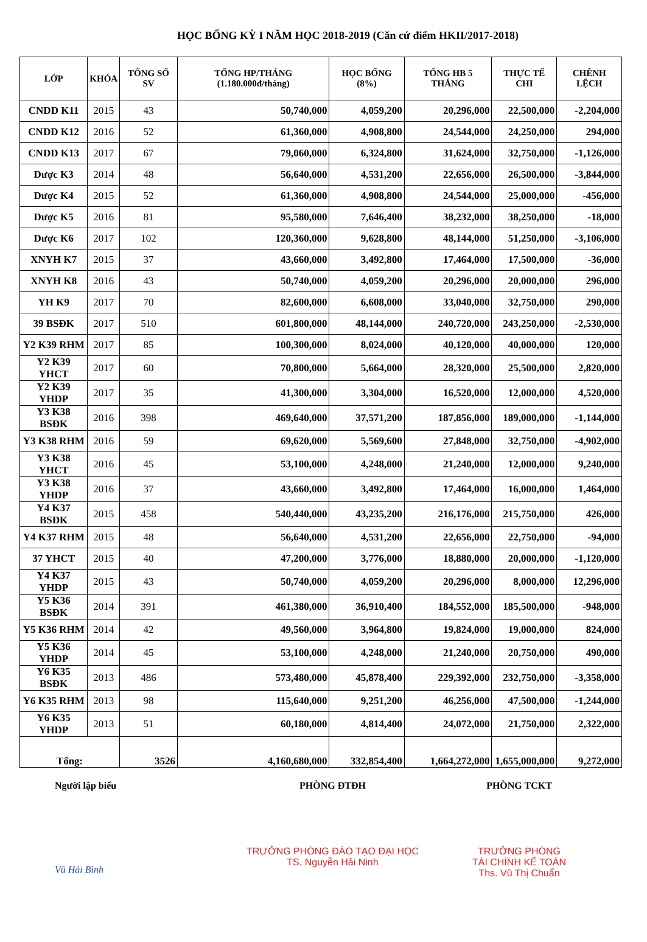HỌC BỔNG KỲ I NĂM HỌC 2018-2019 (Căn cứ điểm HKII/2017-2018)
| LỚP | KHÓA | TỔNG SỐ SV | TỔNG HP/THÁNG (1.180.000đ/tháng) | HỌC BỔNG (8%) | TỔNG HB 5 THÁNG | THỰC TẾ CHI | CHÊNH LỆCH |
| --- | --- | --- | --- | --- | --- | --- | --- |
| CNDD K11 | 2015 | 43 | 50,740,000 | 4,059,200 | 20,296,000 | 22,500,000 | -2,204,000 |
| CNDD K12 | 2016 | 52 | 61,360,000 | 4,908,800 | 24,544,000 | 24,250,000 | 294,000 |
| CNDD K13 | 2017 | 67 | 79,060,000 | 6,324,800 | 31,624,000 | 32,750,000 | -1,126,000 |
| Dược K3 | 2014 | 48 | 56,640,000 | 4,531,200 | 22,656,000 | 26,500,000 | -3,844,000 |
| Dược K4 | 2015 | 52 | 61,360,000 | 4,908,800 | 24,544,000 | 25,000,000 | -456,000 |
| Dược K5 | 2016 | 81 | 95,580,000 | 7,646,400 | 38,232,000 | 38,250,000 | -18,000 |
| Dược K6 | 2017 | 102 | 120,360,000 | 9,628,800 | 48,144,000 | 51,250,000 | -3,106,000 |
| XNYH K7 | 2015 | 37 | 43,660,000 | 3,492,800 | 17,464,000 | 17,500,000 | -36,000 |
| XNYH K8 | 2016 | 43 | 50,740,000 | 4,059,200 | 20,296,000 | 20,000,000 | 296,000 |
| YH K9 | 2017 | 70 | 82,600,000 | 6,608,000 | 33,040,000 | 32,750,000 | 290,000 |
| 39 BSĐK | 2017 | 510 | 601,800,000 | 48,144,000 | 240,720,000 | 243,250,000 | -2,530,000 |
| Y2 K39 RHM | 2017 | 85 | 100,300,000 | 8,024,000 | 40,120,000 | 40,000,000 | 120,000 |
| Y2 K39 YHCT | 2017 | 60 | 70,800,000 | 5,664,000 | 28,320,000 | 25,500,000 | 2,820,000 |
| Y2 K39 YHDP | 2017 | 35 | 41,300,000 | 3,304,000 | 16,520,000 | 12,000,000 | 4,520,000 |
| Y3 K38 BSĐK | 2016 | 398 | 469,640,000 | 37,571,200 | 187,856,000 | 189,000,000 | -1,144,000 |
| Y3 K38 RHM | 2016 | 59 | 69,620,000 | 5,569,600 | 27,848,000 | 32,750,000 | -4,902,000 |
| Y3 K38 YHCT | 2016 | 45 | 53,100,000 | 4,248,000 | 21,240,000 | 12,000,000 | 9,240,000 |
| Y3 K38 YHDP | 2016 | 37 | 43,660,000 | 3,492,800 | 17,464,000 | 16,000,000 | 1,464,000 |
| Y4 K37 BSĐK | 2015 | 458 | 540,440,000 | 43,235,200 | 216,176,000 | 215,750,000 | 426,000 |
| Y4 K37 RHM | 2015 | 48 | 56,640,000 | 4,531,200 | 22,656,000 | 22,750,000 | -94,000 |
| 37 YHCT | 2015 | 40 | 47,200,000 | 3,776,000 | 18,880,000 | 20,000,000 | -1,120,000 |
| Y4 K37 YHDP | 2015 | 43 | 50,740,000 | 4,059,200 | 20,296,000 | 8,000,000 | 12,296,000 |
| Y5 K36 BSĐK | 2014 | 391 | 461,380,000 | 36,910,400 | 184,552,000 | 185,500,000 | -948,000 |
| Y5 K36 RHM | 2014 | 42 | 49,560,000 | 3,964,800 | 19,824,000 | 19,000,000 | 824,000 |
| Y5 K36 YHDP | 2014 | 45 | 53,100,000 | 4,248,000 | 21,240,000 | 20,750,000 | 490,000 |
| Y6 K35 BSĐK | 2013 | 486 | 573,480,000 | 45,878,400 | 229,392,000 | 232,750,000 | -3,358,000 |
| Y6 K35 RHM | 2013 | 98 | 115,640,000 | 9,251,200 | 46,256,000 | 47,500,000 | -1,244,000 |
| Y6 K35 YHDP | 2013 | 51 | 60,180,000 | 4,814,400 | 24,072,000 | 21,750,000 | 2,322,000 |
| Tổng: | | 3526 | 4,160,680,000 | 332,854,400 | 1,664,272,000 | 1,655,000,000 | 9,272,000 |
Người lập biểu
Vũ Hải Bình
PHÒNG ĐTĐH
TRƯỞNG PHÒNG ĐÀO TẠO ĐẠI HỌC
TS. Nguyễn Hải Ninh
PHÒNG TCKT
TRƯỞNG PHÒNG
TÀI CHÍNH KẾ TOÁN
Ths. Vũ Thị Chuẩn